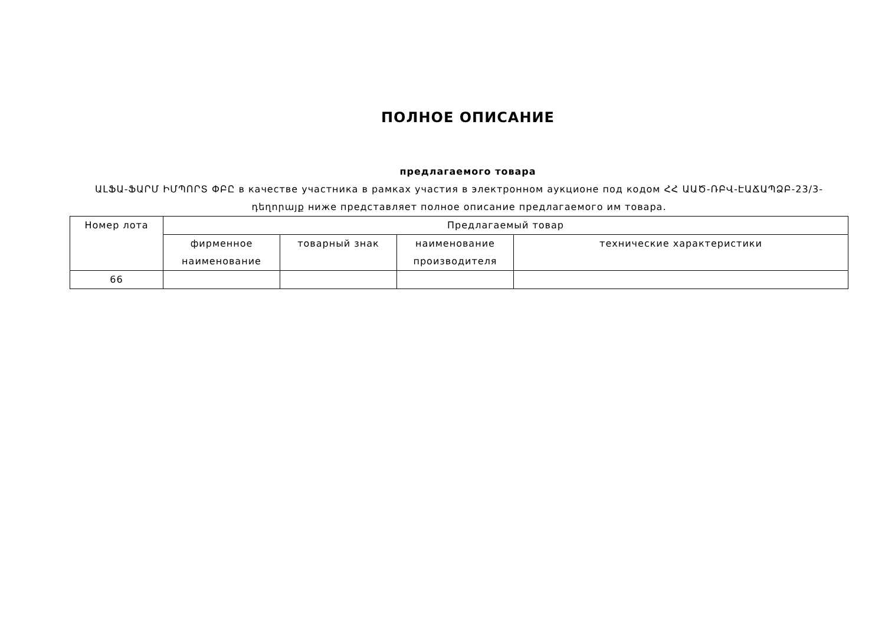ПОЛНОЕ ОПИСАНИЕ
предлагаемого товара
ԱԼՖԱ-ՖԱՐՄ ԻՄՊՈՐՏ ՓԲԸ в качестве участника в рамках участия в электронном аукционе под кодом ՀՀ ԱԱԾ-ՌԲՎ-ԷԱՃԱՊՁԲ-23/3-դեղորայք ниже представляет полное описание предлагаемого им товара.
| Номер лота | Предлагаемый товар | | | |
| --- | --- | --- | --- | --- |
| | фирменное наименование | товарный знак | наименование производителя | технические характеристики |
| 66 | | | | |